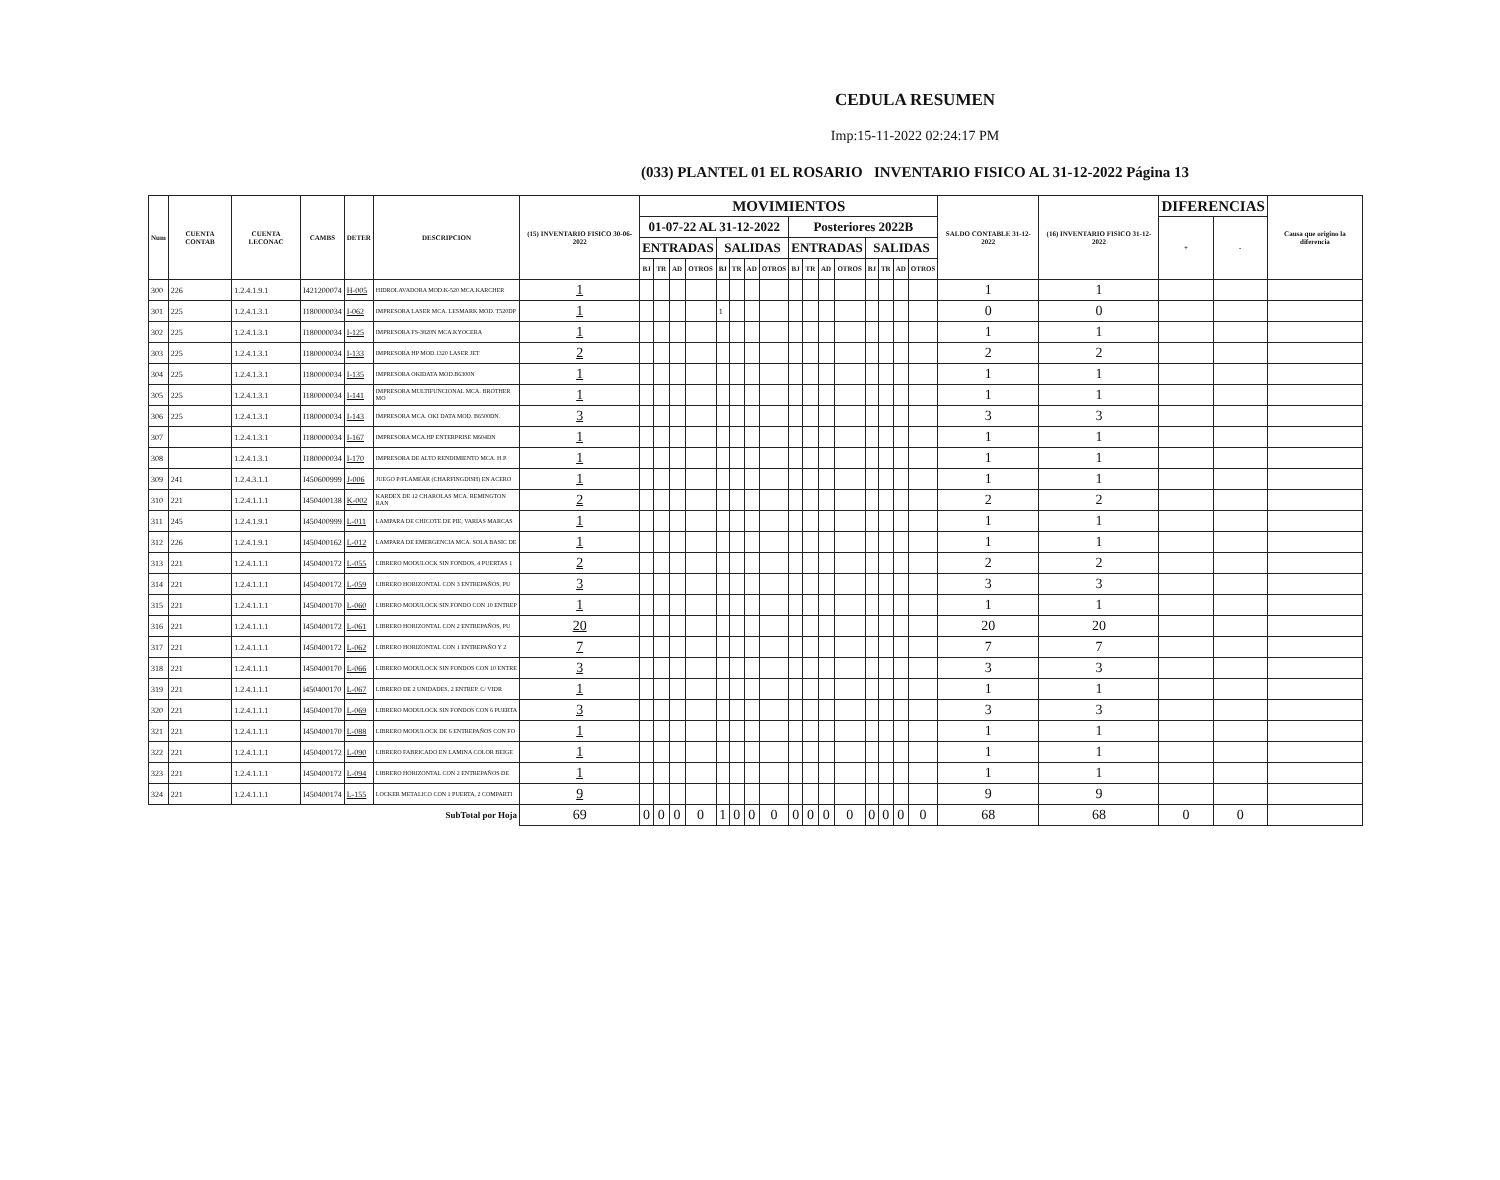CEDULA RESUMEN
Imp:15-11-2022 02:24:17 PM
(033) PLANTEL 01 EL ROSARIO INVENTARIO FISICO AL 31-12-2022 Página 13
| Num | CUENTA CONTAB | CUENTA LECONAC | CAMBS | DETER | DESCRIPCION | (15) INVENTARIO FISICO 30-06-2022 | MOVIMIENTOS | | | | | | | | | | | | | | | | SALDO CONTABLE 31-12-2022 | (16) INVENTARIO FISICO 31-12-2022 | DIFERENCIAS | | Causa que origino la diferencia |
| --- | --- | --- | --- | --- | --- | --- | --- | --- | --- | --- | --- | --- | --- | --- | --- | --- | --- | --- | --- | --- | --- | --- | --- | --- | --- | --- | --- |
| | | | | | | | 01-07-22 AL 31-12-2022 | | | | | | | | Posteriores 2022B | | | | | | | | | | + | - | |
| | | | | | | | ENTRADAS | | | | SALIDAS | | | | ENTRADAS | | | | SALIDAS | | | | | | | | |
| | | | | | | | BJ | TR | AD | OTROS | BJ | TR | AD | OTROS | BJ | TR | AD | OTROS | BJ | TR | AD | OTROS | | | | | |
| 300 | 226 | 1.2.4.1.9.1 | I421200074 | H-005 | HIDROLAVADORA MOD.K-520 MCA.KARCHER | 1 | | | | | | | | | | | | | | | | | 1 | 1 | | | |
| 301 | 225 | 1.2.4.1.3.1 | I180000034 | I-062 | IMPRESORA LASER MCA. LESMARK MOD. T520DP | 1 | | | | | 1 | | | | | | | | | | | | 0 | 0 | | | |
| 302 | 225 | 1.2.4.1.3.1 | I180000034 | I-125 | IMPRESORA FS-3820N MCA.KYOCERA | 1 | | | | | | | | | | | | | | | | | 1 | 1 | | | |
| 303 | 225 | 1.2.4.1.3.1 | I180000034 | I-133 | IMPRESORA HP MOD.1320 LASER JET | 2 | | | | | | | | | | | | | | | | | 2 | 2 | | | |
| 304 | 225 | 1.2.4.1.3.1 | I180000034 | I-135 | IMPRESORA OKIDATA MOD.B6300N | 1 | | | | | | | | | | | | | | | | | 1 | 1 | | | |
| 305 | 225 | 1.2.4.1.3.1 | I180000034 | I-141 | IMPRESORA MULTIFUNCIONAL MCA. BROTHER MO | 1 | | | | | | | | | | | | | | | | | 1 | 1 | | | |
| 306 | 225 | 1.2.4.1.3.1 | I180000034 | I-143 | IMPRESORA MCA. OKI DATA MOD. B6500DN. | 3 | | | | | | | | | | | | | | | | | 3 | 3 | | | |
| 307 | | 1.2.4.1.3.1 | I180000034 | I-167 | IMPRESORA MCA.HP ENTERPRISE M604DN | 1 | | | | | | | | | | | | | | | | | 1 | 1 | | | |
| 308 | | 1.2.4.1.3.1 | I180000034 | I-170 | IMPRESORA DE ALTO RENDIMIENTO MCA. H.P. | 1 | | | | | | | | | | | | | | | | | 1 | 1 | | | |
| 309 | 241 | 1.2.4.3.1.1 | I450600999 | J-006 | JUEGO P/FLAMEAR (CHARFINGDISH) EN ACERO | 1 | | | | | | | | | | | | | | | | | 1 | 1 | | | |
| 310 | 221 | 1.2.4.1.1.1 | I450400138 | K-002 | KARDEX DE 12 CHAROLAS MCA. REMINGTON RAN | 2 | | | | | | | | | | | | | | | | | 2 | 2 | | | |
| 311 | 245 | 1.2.4.1.9.1 | I450400999 | L-011 | LAMPARA DE CHICOTE DE PIE, VARIAS MARCAS | 1 | | | | | | | | | | | | | | | | | 1 | 1 | | | |
| 312 | 226 | 1.2.4.1.9.1 | I450400162 | L-012 | LAMPARA DE EMERGENCIA MCA. SOLA BASIC DE | 1 | | | | | | | | | | | | | | | | | 1 | 1 | | | |
| 313 | 221 | 1.2.4.1.1.1 | I450400172 | L-055 | LIBRERO MODULOCK SIN FONDOS, 4 PUERTAS 1 | 2 | | | | | | | | | | | | | | | | | 2 | 2 | | | |
| 314 | 221 | 1.2.4.1.1.1 | I450400172 | L-059 | LIBRERO HORIZONTAL CON 3 ENTREPAÑOS, PU | 3 | | | | | | | | | | | | | | | | | 3 | 3 | | | |
| 315 | 221 | 1.2.4.1.1.1 | I450400170 | L-060 | LIBRERO MODULOCK SIN FONDO CON 10 ENTREP | 1 | | | | | | | | | | | | | | | | | 1 | 1 | | | |
| 316 | 221 | 1.2.4.1.1.1 | I450400172 | L-061 | LIBRERO HORIZONTAL CON 2 ENTREPAÑOS, PU | 20 | | | | | | | | | | | | | | | | | 20 | 20 | | | |
| 317 | 221 | 1.2.4.1.1.1 | I450400172 | L-062 | LIBRERO HORIZONTAL CON 1 ENTREPAÑO Y 2 | 7 | | | | | | | | | | | | | | | | | 7 | 7 | | | |
| 318 | 221 | 1.2.4.1.1.1 | I450400170 | L-066 | LIBRERO MODULOCK SIN FONDOS CON 10 ENTRE | 3 | | | | | | | | | | | | | | | | | 3 | 3 | | | |
| 319 | 221 | 1.2.4.1.1.1 | i450400170 | L-067 | LIBRERO DE 2 UNIDADES, 2 ENTREP. C/ VIDR | 1 | | | | | | | | | | | | | | | | | 1 | 1 | | | |
| 320 | 221 | 1.2.4.1.1.1 | I450400170 | L-069 | LIBRERO MODULOCK SIN FONDOS CON 6 PUERTA | 3 | | | | | | | | | | | | | | | | | 3 | 3 | | | |
| 321 | 221 | 1.2.4.1.1.1 | I450400170 | L-088 | LIBRERO MODULOCK DE 6 ENTREPAÑOS CON FO | 1 | | | | | | | | | | | | | | | | | 1 | 1 | | | |
| 322 | 221 | 1.2.4.1.1.1 | I450400172 | L-090 | LIBRERO FABRICADO EN LAMINA COLOR BEIGE | 1 | | | | | | | | | | | | | | | | | 1 | 1 | | | |
| 323 | 221 | 1.2.4.1.1.1 | I450400172 | L-094 | LIBRERO HORIZONTAL CON 2 ENTREPAÑOS DE | 1 | | | | | | | | | | | | | | | | | 1 | 1 | | | |
| 324 | 221 | 1.2.4.1.1.1 | I450400174 | L-155 | LOCKER METALICO CON 1 PUERTA, 2 COMPARTI | 9 | | | | | | | | | | | | | | | | | 9 | 9 | | | |
| SubTotal por Hoja | | | | | | 69 | 0 | 0 | 0 | 0 | 1 | 0 | 0 | 0 | 0 | 0 | 0 | 0 | 0 | 0 | 0 | 0 | 68 | 68 | 0 | 0 | |